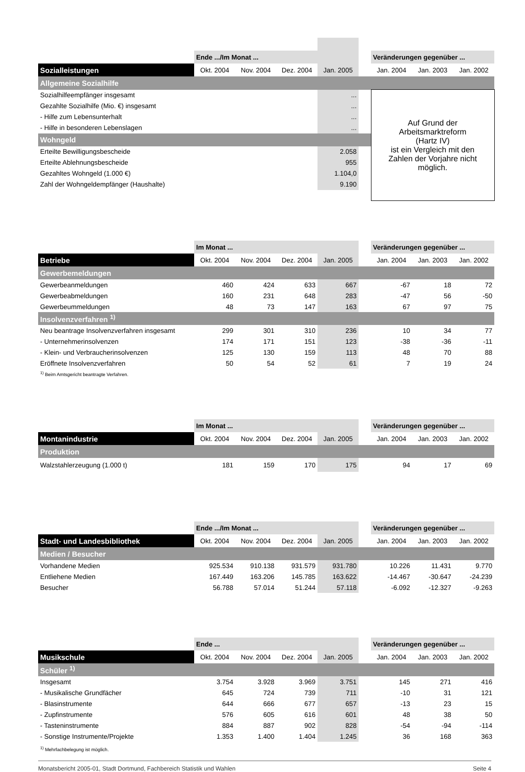| | Ende .../Im Monat ... | | | | | Veränderungen gegenüber ... | | |
| --- | --- | --- | --- | --- | --- | --- | --- | --- |
| Sozialleistungen | Okt. 2004 | Nov. 2004 | Dez. 2004 | Jan. 2005 | | Jan. 2004 | Jan. 2003 | Jan. 2002 |
| Allgemeine Sozialhilfe | | | | | | | | |
| Sozialhilfeempfänger insgesamt | | | | ... | | Auf Grund der Arbeitsmarktreform (Hartz IV) ist ein Vergleich mit den Zahlen der Vorjahre nicht möglich. | | |
| Gezahlte Sozialhilfe (Mio. €) insgesamt | | | | ... | | | | |
| - Hilfe zum Lebensunterhalt | | | | ... | | | | |
| - Hilfe in besonderen Lebenslagen | | | | ... | | | | |
| Wohngeld | | | | | | | | |
| Erteilte Bewilligungsbescheide | | | | 2.058 | | | | |
| Erteilte Ablehnungsbescheide | | | | 955 | | | | |
| Gezahltes Wohngeld (1.000 €) | | | | 1.104,0 | | | | |
| Zahl der Wohngeldempfänger (Haushalte) | | | | 9.190 | | | | |
| | Im Monat ... | | | | | Veränderungen gegenüber ... | | |
| --- | --- | --- | --- | --- | --- | --- | --- | --- |
| Betriebe | Okt. 2004 | Nov. 2004 | Dez. 2004 | Jan. 2005 | | Jan. 2004 | Jan. 2003 | Jan. 2002 |
| Gewerbemeldungen | | | | | | | | |
| Gewerbeanmeldungen | 460 | 424 | 633 | 667 | | -67 | 18 | 72 |
| Gewerbeabmeldungen | 160 | 231 | 648 | 283 | | -47 | 56 | -50 |
| Gewerbeummeldungen | 48 | 73 | 147 | 163 | | 67 | 97 | 75 |
| Insolvenzverfahren <sup>1)</sup> | | | | | | | | |
| Neu beantrage Insolvenzverfahren insgesamt | 299 | 301 | 310 | 236 | | 10 | 34 | 77 |
| - Unternehmerinsolvenzen | 174 | 171 | 151 | 123 | | -38 | -36 | -11 |
| - Klein- und Verbraucherinsolvenzen | 125 | 130 | 159 | 113 | | 48 | 70 | 88 |
| Eröffnete Insolvenzverfahren | 50 | 54 | 52 | 61 | | 7 | 19 | 24 |
| <sup>1)</sup> Beim Amtsgericht beantragte Verfahren. | | | | | | | | |
| | Im Monat ... | | | | | Veränderungen gegenüber ... | | |
| --- | --- | --- | --- | --- | --- | --- | --- | --- |
| Montanindustrie | Okt. 2004 | Nov. 2004 | Dez. 2004 | Jan. 2005 | | Jan. 2004 | Jan. 2003 | Jan. 2002 |
| Produktion | | | | | | | | |
| Walzstahlerzeugung (1.000 t) | 181 | 159 | 170 | 175 | | 94 | 17 | 69 |
| | Ende .../Im Monat ... | | | | | Veränderungen gegenüber ... | | |
| --- | --- | --- | --- | --- | --- | --- | --- | --- |
| Stadt- und Landesbibliothek | Okt. 2004 | Nov. 2004 | Dez. 2004 | Jan. 2005 | | Jan. 2004 | Jan. 2003 | Jan. 2002 |
| Medien / Besucher | | | | | | | | |
| Vorhandene Medien | 925.534 | 910.138 | 931.579 | 931.780 | | 10.226 | 11.431 | 9.770 |
| Entliehene Medien | 167.449 | 163.206 | 145.785 | 163.622 | | -14.467 | -30.647 | -24.239 |
| Besucher | 56.788 | 57.014 | 51.244 | 57.118 | | -6.092 | -12.327 | -9.263 |
| | Ende ... | | | | | Veränderungen gegenüber ... | | |
| --- | --- | --- | --- | --- | --- | --- | --- | --- |
| Musikschule | Okt. 2004 | Nov. 2004 | Dez. 2004 | Jan. 2005 | | Jan. 2004 | Jan. 2003 | Jan. 2002 |
| Schüler <sup>1)</sup> | | | | | | | | |
| Insgesamt | 3.754 | 3.928 | 3.969 | 3.751 | | 145 | 271 | 416 |
| - Musikalische Grundfächer | 645 | 724 | 739 | 711 | | -10 | 31 | 121 |
| - Blasinstrumente | 644 | 666 | 677 | 657 | | -13 | 23 | 15 |
| - Zupfinstrumente | 576 | 605 | 616 | 601 | | 48 | 38 | 50 |
| - Tasteninstrumente | 884 | 887 | 902 | 828 | | -54 | -94 | -114 |
| - Sonstige Instrumente/Projekte | 1.353 | 1.400 | 1.404 | 1.245 | | 36 | 168 | 363 |
| <sup>1)</sup> Mehrfachbelegung ist möglich. | | | | | | | | |
Monatsbericht 2005-01, Stadt Dortmund, Fachbereich Statistik und Wahlen Seite 4